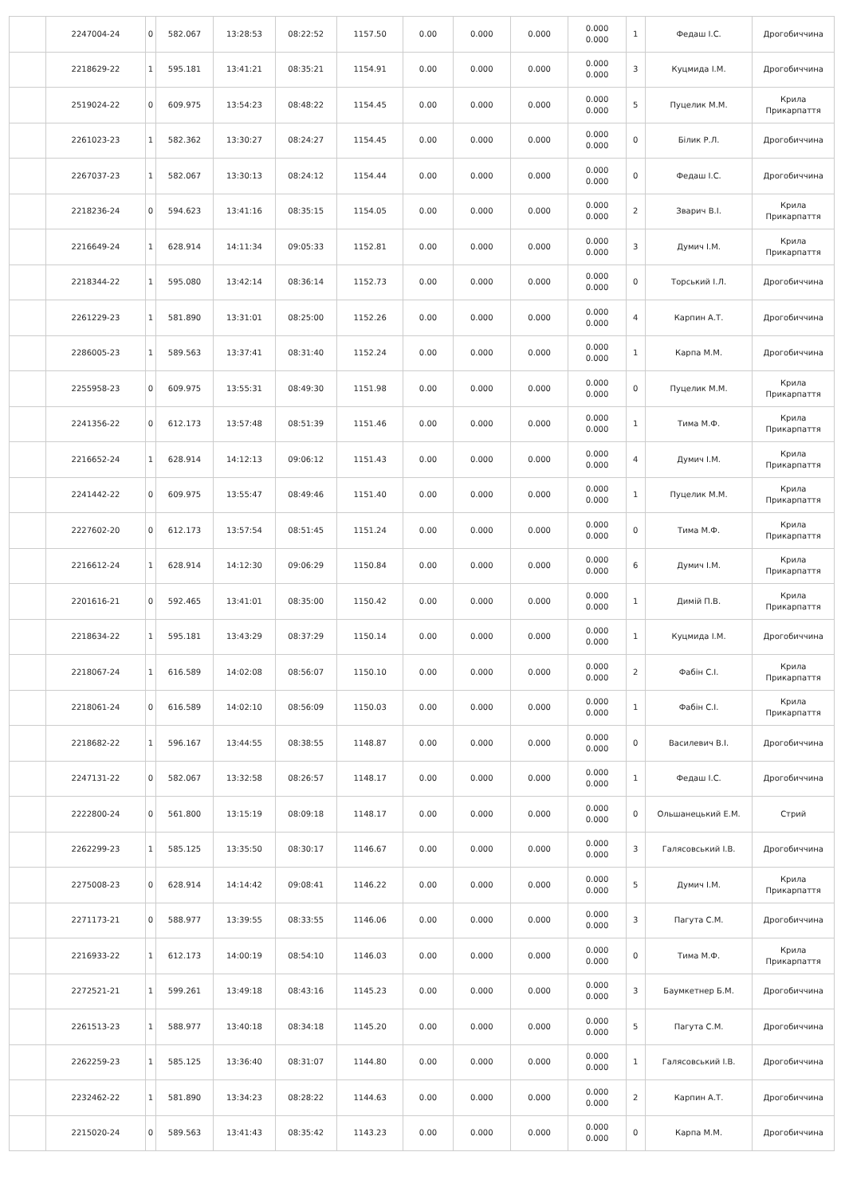| | 2247004-24 | 0 | 582.067 | 13:28:53 | 08:22:52 | 1157.50 | 0.00 | 0.000 | 0.000 | 0.000 0.000 | 1 | Федаш І.С. | Дрогобиччина |
| | 2218629-22 | 1 | 595.181 | 13:41:21 | 08:35:21 | 1154.91 | 0.00 | 0.000 | 0.000 | 0.000 0.000 | 3 | Куцмида І.М. | Дрогобиччина |
| | 2519024-22 | 0 | 609.975 | 13:54:23 | 08:48:22 | 1154.45 | 0.00 | 0.000 | 0.000 | 0.000 0.000 | 5 | Пуцелик М.М. | Крила Прикарпаття |
| | 2261023-23 | 1 | 582.362 | 13:30:27 | 08:24:27 | 1154.45 | 0.00 | 0.000 | 0.000 | 0.000 0.000 | 0 | Білик Р.Л. | Дрогобиччина |
| | 2267037-23 | 1 | 582.067 | 13:30:13 | 08:24:12 | 1154.44 | 0.00 | 0.000 | 0.000 | 0.000 0.000 | 0 | Федаш І.С. | Дрогобиччина |
| | 2218236-24 | 0 | 594.623 | 13:41:16 | 08:35:15 | 1154.05 | 0.00 | 0.000 | 0.000 | 0.000 0.000 | 2 | Зварич В.І. | Крила Прикарпаття |
| | 2216649-24 | 1 | 628.914 | 14:11:34 | 09:05:33 | 1152.81 | 0.00 | 0.000 | 0.000 | 0.000 0.000 | 3 | Думич І.М. | Крила Прикарпаття |
| | 2218344-22 | 1 | 595.080 | 13:42:14 | 08:36:14 | 1152.73 | 0.00 | 0.000 | 0.000 | 0.000 0.000 | 0 | Торський І.Л. | Дрогобиччина |
| | 2261229-23 | 1 | 581.890 | 13:31:01 | 08:25:00 | 1152.26 | 0.00 | 0.000 | 0.000 | 0.000 0.000 | 4 | Карпин А.Т. | Дрогобиччина |
| | 2286005-23 | 1 | 589.563 | 13:37:41 | 08:31:40 | 1152.24 | 0.00 | 0.000 | 0.000 | 0.000 0.000 | 1 | Карпа М.М. | Дрогобиччина |
| | 2255958-23 | 0 | 609.975 | 13:55:31 | 08:49:30 | 1151.98 | 0.00 | 0.000 | 0.000 | 0.000 0.000 | 0 | Пуцелик М.М. | Крила Прикарпаття |
| | 2241356-22 | 0 | 612.173 | 13:57:48 | 08:51:39 | 1151.46 | 0.00 | 0.000 | 0.000 | 0.000 0.000 | 1 | Тима М.Ф. | Крила Прикарпаття |
| | 2216652-24 | 1 | 628.914 | 14:12:13 | 09:06:12 | 1151.43 | 0.00 | 0.000 | 0.000 | 0.000 0.000 | 4 | Думич І.М. | Крила Прикарпаття |
| | 2241442-22 | 0 | 609.975 | 13:55:47 | 08:49:46 | 1151.40 | 0.00 | 0.000 | 0.000 | 0.000 0.000 | 1 | Пуцелик М.М. | Крила Прикарпаття |
| | 2227602-20 | 0 | 612.173 | 13:57:54 | 08:51:45 | 1151.24 | 0.00 | 0.000 | 0.000 | 0.000 0.000 | 0 | Тима М.Ф. | Крила Прикарпаття |
| | 2216612-24 | 1 | 628.914 | 14:12:30 | 09:06:29 | 1150.84 | 0.00 | 0.000 | 0.000 | 0.000 0.000 | 6 | Думич І.М. | Крила Прикарпаття |
| | 2201616-21 | 0 | 592.465 | 13:41:01 | 08:35:00 | 1150.42 | 0.00 | 0.000 | 0.000 | 0.000 0.000 | 1 | Димій П.В. | Крила Прикарпаття |
| | 2218634-22 | 1 | 595.181 | 13:43:29 | 08:37:29 | 1150.14 | 0.00 | 0.000 | 0.000 | 0.000 0.000 | 1 | Куцмида І.М. | Дрогобиччина |
| | 2218067-24 | 1 | 616.589 | 14:02:08 | 08:56:07 | 1150.10 | 0.00 | 0.000 | 0.000 | 0.000 0.000 | 2 | Фабін С.І. | Крила Прикарпаття |
| | 2218061-24 | 0 | 616.589 | 14:02:10 | 08:56:09 | 1150.03 | 0.00 | 0.000 | 0.000 | 0.000 0.000 | 1 | Фабін С.І. | Крила Прикарпаття |
| | 2218682-22 | 1 | 596.167 | 13:44:55 | 08:38:55 | 1148.87 | 0.00 | 0.000 | 0.000 | 0.000 0.000 | 0 | Василевич В.І. | Дрогобиччина |
| | 2247131-22 | 0 | 582.067 | 13:32:58 | 08:26:57 | 1148.17 | 0.00 | 0.000 | 0.000 | 0.000 0.000 | 1 | Федаш І.С. | Дрогобиччина |
| | 2222800-24 | 0 | 561.800 | 13:15:19 | 08:09:18 | 1148.17 | 0.00 | 0.000 | 0.000 | 0.000 0.000 | 0 | Ольшанецький Е.М. | Стрий |
| | 2262299-23 | 1 | 585.125 | 13:35:50 | 08:30:17 | 1146.67 | 0.00 | 0.000 | 0.000 | 0.000 0.000 | 3 | Галясовський І.В. | Дрогобиччина |
| | 2275008-23 | 0 | 628.914 | 14:14:42 | 09:08:41 | 1146.22 | 0.00 | 0.000 | 0.000 | 0.000 0.000 | 5 | Думич І.М. | Крила Прикарпаття |
| | 2271173-21 | 0 | 588.977 | 13:39:55 | 08:33:55 | 1146.06 | 0.00 | 0.000 | 0.000 | 0.000 0.000 | 3 | Пагута С.М. | Дрогобиччина |
| | 2216933-22 | 1 | 612.173 | 14:00:19 | 08:54:10 | 1146.03 | 0.00 | 0.000 | 0.000 | 0.000 0.000 | 0 | Тима М.Ф. | Крила Прикарпаття |
| | 2272521-21 | 1 | 599.261 | 13:49:18 | 08:43:16 | 1145.23 | 0.00 | 0.000 | 0.000 | 0.000 0.000 | 3 | Баумкетнер Б.М. | Дрогобиччина |
| | 2261513-23 | 1 | 588.977 | 13:40:18 | 08:34:18 | 1145.20 | 0.00 | 0.000 | 0.000 | 0.000 0.000 | 5 | Пагута С.М. | Дрогобиччина |
| | 2262259-23 | 1 | 585.125 | 13:36:40 | 08:31:07 | 1144.80 | 0.00 | 0.000 | 0.000 | 0.000 0.000 | 1 | Галясовський І.В. | Дрогобиччина |
| | 2232462-22 | 1 | 581.890 | 13:34:23 | 08:28:22 | 1144.63 | 0.00 | 0.000 | 0.000 | 0.000 0.000 | 2 | Карпин А.Т. | Дрогобиччина |
| | 2215020-24 | 0 | 589.563 | 13:41:43 | 08:35:42 | 1143.23 | 0.00 | 0.000 | 0.000 | 0.000 0.000 | 0 | Карпа М.М. | Дрогобиччина |